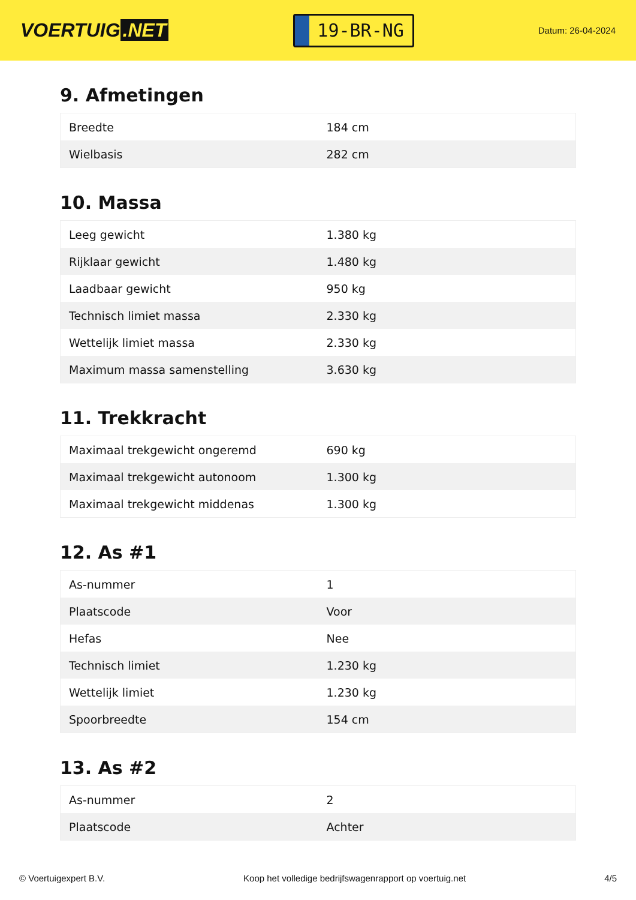VOERTUIG.NET
19-BR-NG
Datum: 26-04-2024
9. Afmetingen
| Breedte | 184 cm |
| Wielbasis | 282 cm |
10. Massa
| Leeg gewicht | 1.380 kg |
| Rijklaar gewicht | 1.480 kg |
| Laadbaar gewicht | 950 kg |
| Technisch limiet massa | 2.330 kg |
| Wettelijk limiet massa | 2.330 kg |
| Maximum massa samenstelling | 3.630 kg |
11. Trekkracht
| Maximaal trekgewicht ongeremd | 690 kg |
| Maximaal trekgewicht autonoom | 1.300 kg |
| Maximaal trekgewicht middenas | 1.300 kg |
12. As #1
| As-nummer | 1 |
| Plaatscode | Voor |
| Hefas | Nee |
| Technisch limiet | 1.230 kg |
| Wettelijk limiet | 1.230 kg |
| Spoorbreedte | 154 cm |
13. As #2
| As-nummer | 2 |
| Plaatscode | Achter |
© Voertuigexpert B.V. Koop het volledige bedrijfswagenrapport op voertuig.net 4/5